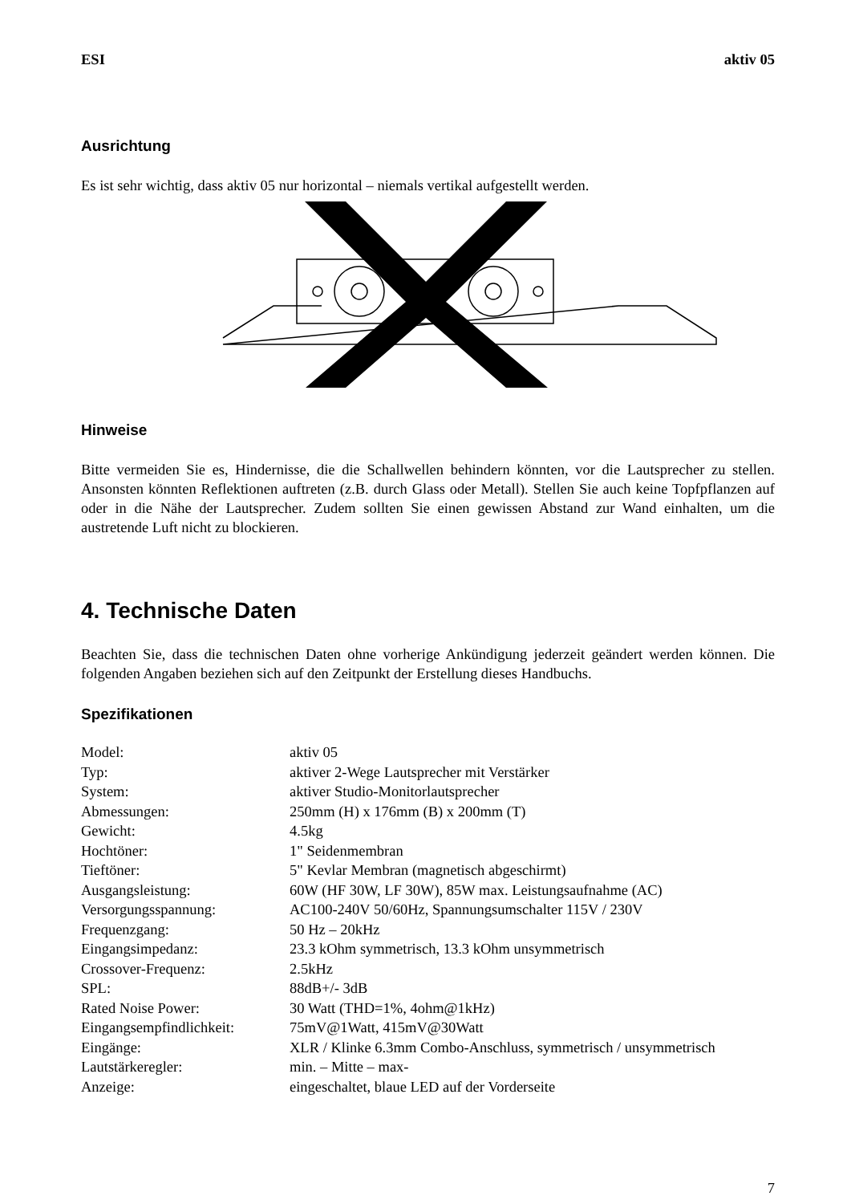ESI aktiv 05
Ausrichtung
Es ist sehr wichtig, dass aktiv 05 nur horizontal – niemals vertikal aufgestellt werden.
Hinweise
Bitte vermeiden Sie es, Hindernisse, die die Schallwellen behindern könnten, vor die Lautsprecher zu stellen. Ansonsten könnten Reflektionen auftreten (z.B. durch Glass oder Metall). Stellen Sie auch keine Topfpflanzen auf oder in die Nähe der Lautsprecher. Zudem sollten Sie einen gewissen Abstand zur Wand einhalten, um die austretende Luft nicht zu blockieren.
4. Technische Daten
Beachten Sie, dass die technischen Daten ohne vorherige Ankündigung jederzeit geändert werden können. Die folgenden Angaben beziehen sich auf den Zeitpunkt der Erstellung dieses Handbuchs.
Spezifikationen
| Model: | aktiv 05 |
| Typ: | aktiver 2-Wege Lautsprecher mit Verstärker |
| System: | aktiver Studio-Monitorlautsprecher |
| Abmessungen: | 250mm (H) x 176mm (B) x 200mm (T) |
| Gewicht: | 4.5kg |
| Hochtöner: | 1" Seidenmembran |
| Tieftöner: | 5" Kevlar Membran (magnetisch abgeschirmt) |
| Ausgangsleistung: | 60W (HF 30W, LF 30W), 85W max. Leistungsaufnahme (AC) |
| Versorgungsspannung: | AC100-240V 50/60Hz, Spannungsumschalter 115V / 230V |
| Frequenzgang: | 50 Hz – 20kHz |
| Eingangsimpedanz: | 23.3 kOhm symmetrisch, 13.3 kOhm unsymmetrisch |
| Crossover-Frequenz: | 2.5kHz |
| SPL: | 88dB+/- 3dB |
| Rated Noise Power: | 30 Watt (THD=1%, 4ohm@1kHz) |
| Eingangsempfindlichkeit: | 75mV@1Watt, 415mV@30Watt |
| Eingänge: | XLR / Klinke 6.3mm Combo-Anschluss, symmetrisch / unsymmetrisch |
| Lautstärkeregler: | min. – Mitte – max- |
| Anzeige: | eingeschaltet, blaue LED auf der Vorderseite |
7